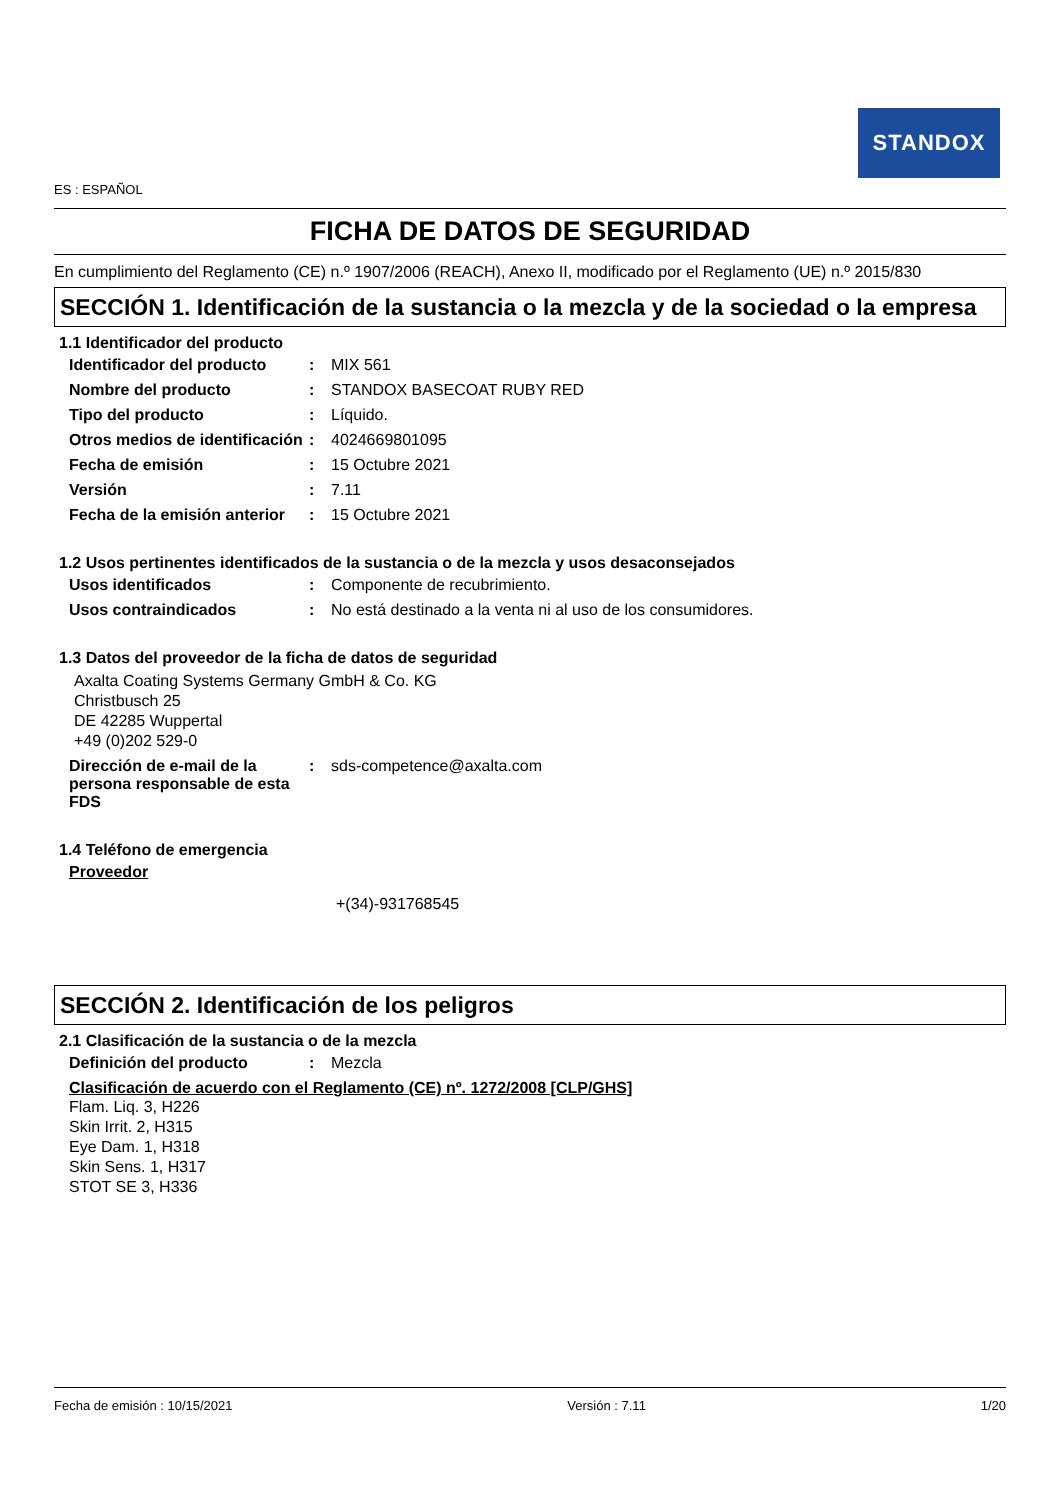STANDOX
ES : ESPAÑOL
FICHA DE DATOS DE SEGURIDAD
En cumplimiento del Reglamento (CE) n.º 1907/2006 (REACH), Anexo II, modificado por el Reglamento (UE) n.º 2015/830
SECCIÓN 1. Identificación de la sustancia o la mezcla y de la sociedad o la empresa
1.1 Identificador del producto
Identificador del producto
: MIX 561
Nombre del producto : STANDOX BASECOAT RUBY RED
Tipo del producto : Líquido.
Otros medios de identificación
: 4024669801095
Fecha de emisión : 15 Octubre 2021
Versión : 7.11
Fecha de la emisión anterior
: 15 Octubre 2021
1.2 Usos pertinentes identificados de la sustancia o de la mezcla y usos desaconsejados
Usos identificados : Componente de recubrimiento.
Usos contraindicados : No está destinado a la venta ni al uso de los consumidores.
1.3 Datos del proveedor de la ficha de datos de seguridad
Axalta Coating Systems Germany GmbH & Co. KG
Christbusch 25
DE 42285 Wuppertal
+49 (0)202 529-0
Dirección de e-mail de la persona responsable de esta FDS
: sds-competence@axalta.com
1.4 Teléfono de emergencia
Proveedor
+(34)-931768545
SECCIÓN 2. Identificación de los peligros
2.1 Clasificación de la sustancia o de la mezcla
Definición del producto : Mezcla
Clasificación de acuerdo con el Reglamento (CE) nº. 1272/2008 [CLP/GHS]
Flam. Liq. 3, H226
Skin Irrit. 2, H315
Eye Dam. 1, H318
Skin Sens. 1, H317
STOT SE 3, H336
Fecha de emisión : 10/15/2021 Versión : 7.11 1/20